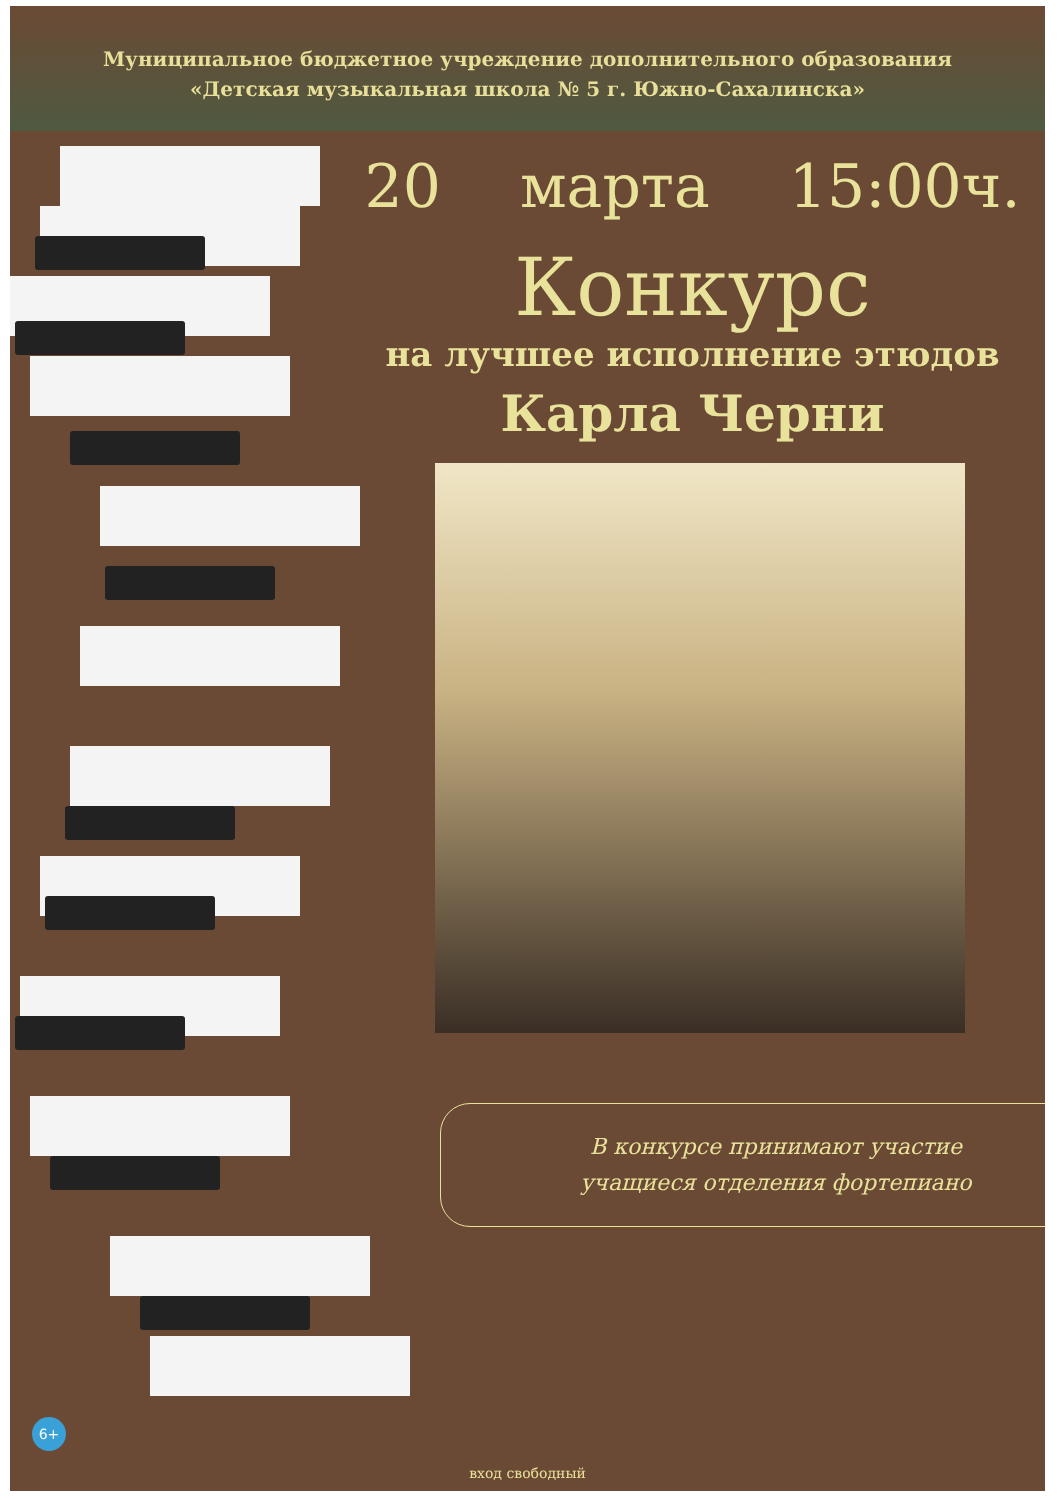Муниципальное бюджетное учреждение дополнительного образования
«Детская музыкальная школа № 5 г. Южно-Сахалинска»
20 марта 15:00ч.
Конкурс
на лучшее исполнение этюдов
Карла Черни
В конкурсе принимают участие
учащиеся отделения фортепиано
6+
вход свободный